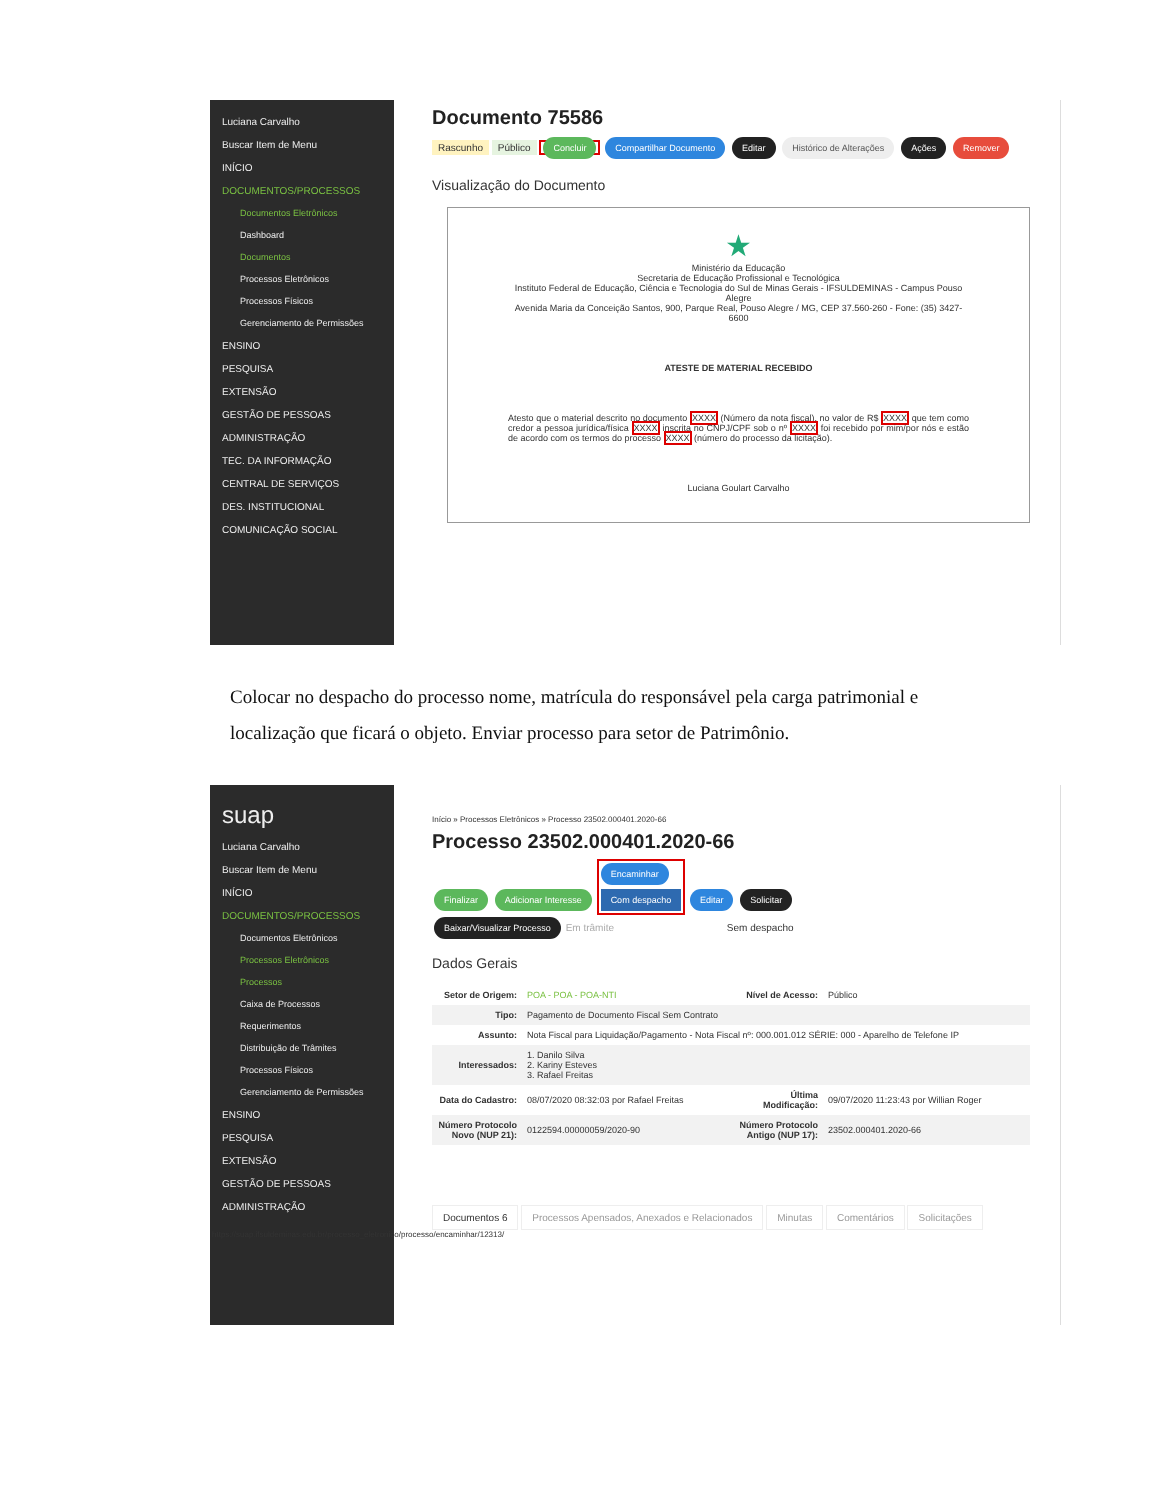Luciana Carvalho
Buscar Item de Menu
INÍCIO
DOCUMENTOS/PROCESSOS
Documentos Eletrônicos
Dashboard
Documentos
Processos Eletrônicos
Processos Físicos
Gerenciamento de Permissões
ENSINO
PESQUISA
EXTENSÃO
GESTÃO DE PESSOAS
ADMINISTRAÇÃO
TEC. DA INFORMAÇÃO
CENTRAL DE SERVIÇOS
DES. INSTITUCIONAL
COMUNICAÇÃO SOCIAL
Documento 75586
Rascunho Público Concluir Compartilhar Documento Editar Histórico de Alterações Ações Remover
Visualização do Documento
★
Ministério da Educação
Secretaria de Educação Profissional e Tecnológica
Instituto Federal de Educação, Ciência e Tecnologia do Sul de Minas Gerais - IFSULDEMINAS - Campus Pouso Alegre
Avenida Maria da Conceição Santos, 900, Parque Real, Pouso Alegre / MG, CEP 37.560-260 - Fone: (35) 3427-6600
ATESTE DE MATERIAL RECEBIDO
Atesto que o material descrito no documento XXXX (Número da nota fiscal), no valor de R$ XXXX que tem como credor a pessoa jurídica/física XXXX inscrita no CNPJ/CPF sob o nº XXXX foi recebido por mim/por nós e estão de acordo com os termos do processo XXXX (número do processo da licitação).
Luciana Goulart Carvalho
Colocar no despacho do processo nome, matrícula do responsável pela carga patrimonial e localização que ficará o objeto. Enviar processo para setor de Patrimônio.
suap
Luciana Carvalho
Buscar Item de Menu
INÍCIO
DOCUMENTOS/PROCESSOS
Documentos Eletrônicos
Processos Eletrônicos
Processos
Caixa de Processos
Requerimentos
Distribuição de Trâmites
Processos Físicos
Gerenciamento de Permissões
ENSINO
PESQUISA
EXTENSÃO
GESTÃO DE PESSOAS
ADMINISTRAÇÃO
Início » Processos Eletrônicos » Processo 23502.000401.2020-66
Processo 23502.000401.2020-66
Finalizar Adicionar Interesse Encaminhar
Com despacho Editar Solicitar
Baixar/Visualizar Processo Em trâmite Sem despacho
Dados Gerais
| Setor de Origem: | POA - POA - POA-NTI | Nível de Acesso: | Público |
| Tipo: | Pagamento de Documento Fiscal Sem Contrato | | |
| Assunto: | Nota Fiscal para Liquidação/Pagamento - Nota Fiscal nº: 000.001.012 SÉRIE: 000 - Aparelho de Telefone IP | | |
| Interessados: | 1. Danilo Silva 2. Kariny Esteves 3. Rafael Freitas | | |
| Data do Cadastro: | 08/07/2020 08:32:03 por Rafael Freitas | Última Modificação: | 09/07/2020 11:23:43 por Willian Roger |
| Número Protocolo Novo (NUP 21): | 0122594.00000059/2020-90 | Número Protocolo Antigo (NUP 17): | 23502.000401.2020-66 |
Documentos 6 Processos Apensados, Anexados e Relacionados Minutas Comentários Solicitações
https://suap.ifsuldeminas.edu.br/processo_eletronico/processo/encaminhar/12313/